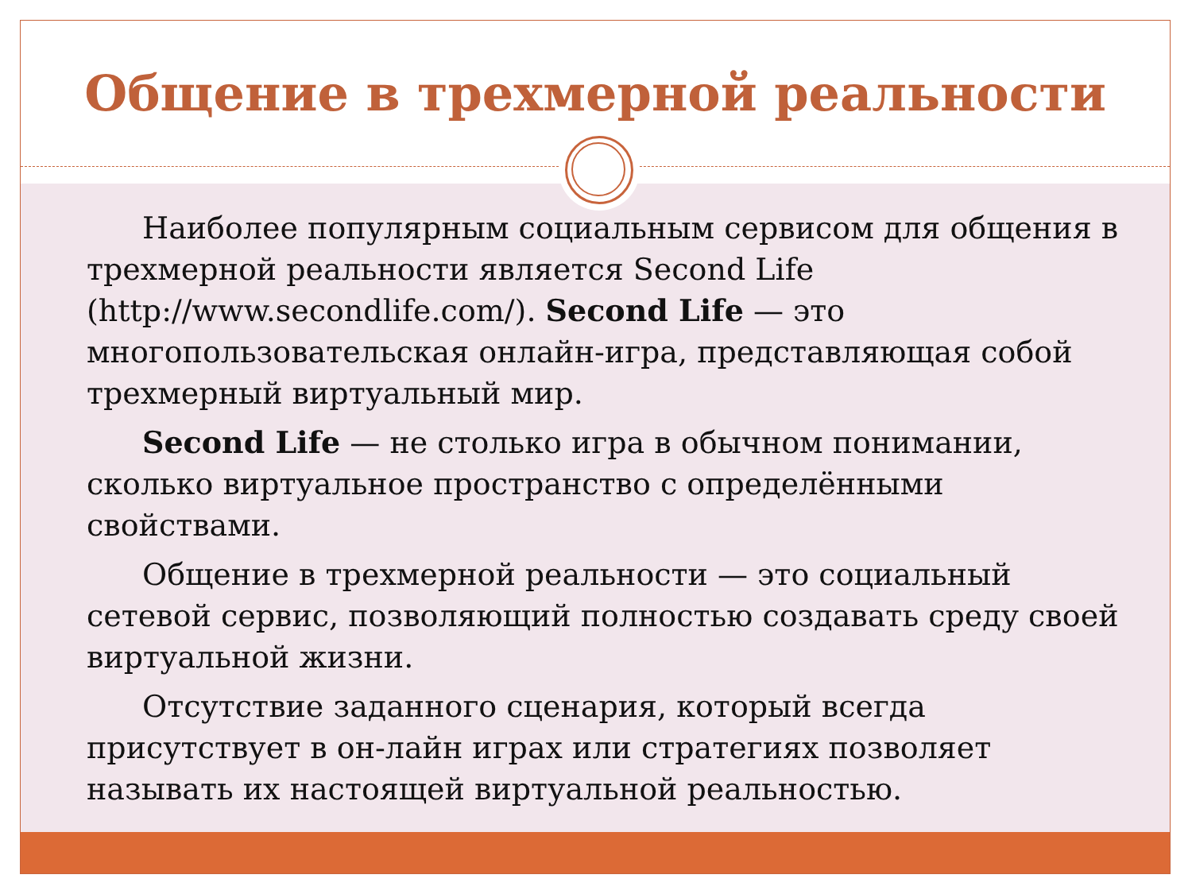Общение в трехмерной реальности
Наиболее популярным социальным сервисом для общения в трехмерной реальности является Second Life (http://www.secondlife.com/). Second Life — это многопользовательская онлайн-игра, представляющая собой трехмерный виртуальный мир.
Second Life — не столько игра в обычном понимании, сколько виртуальное пространство с определёнными свойствами.
Общение в трехмерной реальности — это социальный сетевой сервис, позволяющий полностью создавать среду своей виртуальной жизни.
Отсутствие заданного сценария, который всегда присутствует в он-лайн играх или стратегиях позволяет называть их настоящей виртуальной реальностью.